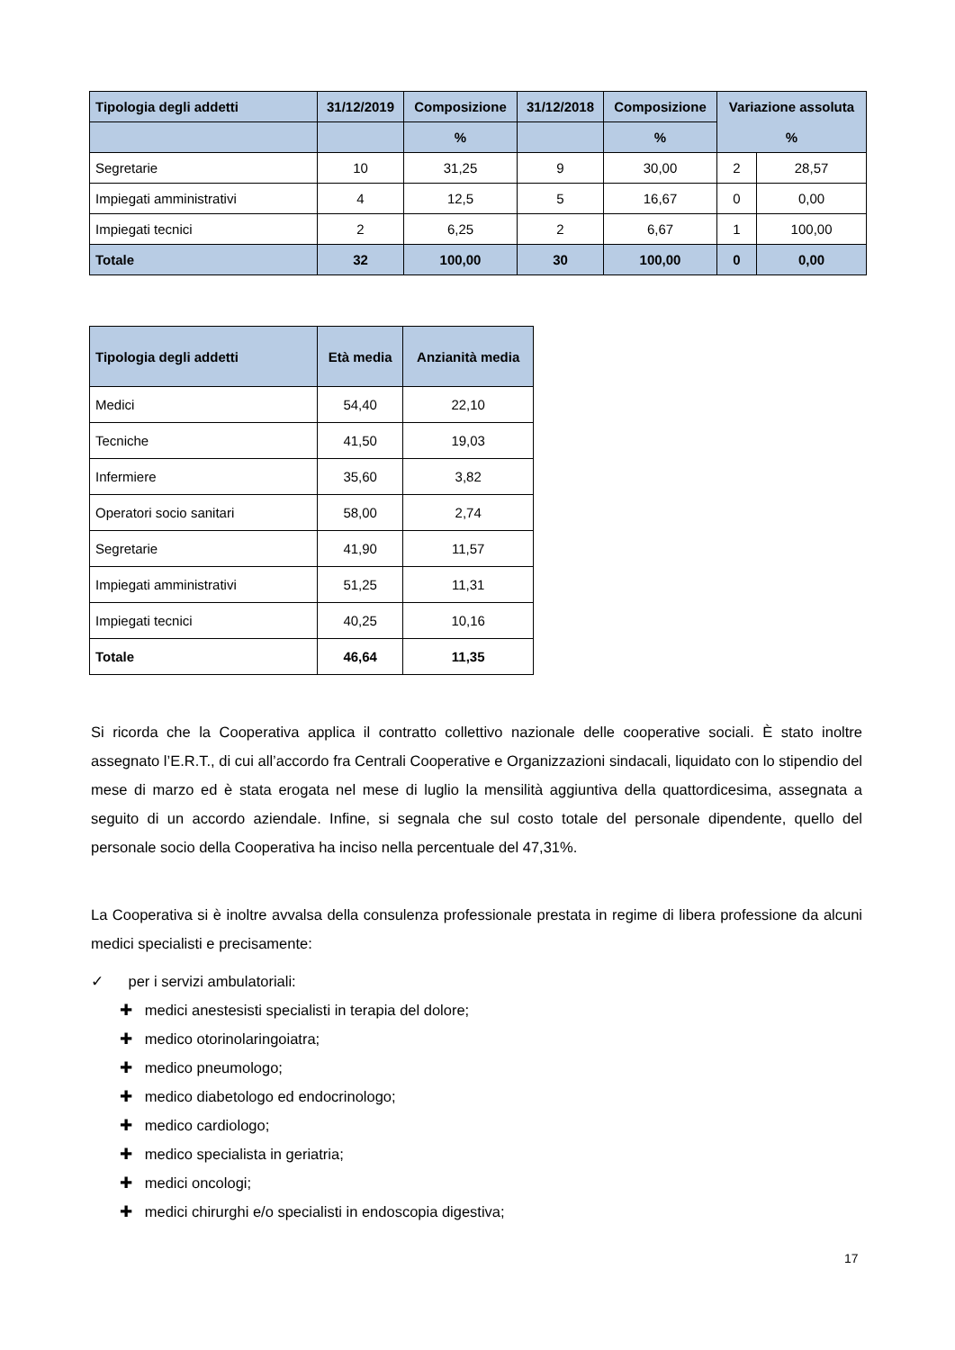| Tipologia degli addetti | 31/12/2019 | Composizione | 31/12/2018 | Composizione | Variazione assoluta % | |
| --- | --- | --- | --- | --- | --- | --- |
| | | % | | % | | |
| Segretarie | 10 | 31,25 | 9 | 30,00 | 2 | 28,57 |
| Impiegati amministrativi | 4 | 12,5 | 5 | 16,67 | 0 | 0,00 |
| Impiegati tecnici | 2 | 6,25 | 2 | 6,67 | 1 | 100,00 |
| Totale | 32 | 100,00 | 30 | 100,00 | 0 | 0,00 |
| Tipologia degli addetti | Età media | Anzianità media |
| --- | --- | --- |
| Medici | 54,40 | 22,10 |
| Tecniche | 41,50 | 19,03 |
| Infermiere | 35,60 | 3,82 |
| Operatori socio sanitari | 58,00 | 2,74 |
| Segretarie | 41,90 | 11,57 |
| Impiegati amministrativi | 51,25 | 11,31 |
| Impiegati tecnici | 40,25 | 10,16 |
| Totale | 46,64 | 11,35 |
Si ricorda che la Cooperativa applica il contratto collettivo nazionale delle cooperative sociali. È stato inoltre assegnato l’E.R.T., di cui all’accordo fra Centrali Cooperative e Organizzazioni sindacali, liquidato con lo stipendio del mese di marzo ed è stata erogata nel mese di luglio la mensilità aggiuntiva della quattordicesima, assegnata a seguito di un accordo aziendale. Infine, si segnala che sul costo totale del personale dipendente, quello del personale socio della Cooperativa ha inciso nella percentuale del 47,31%.
La Cooperativa si è inoltre avvalsa della consulenza professionale prestata in regime di libera professione da alcuni medici specialisti e precisamente:
✓ per i servizi ambulatoriali:
✚ medici anestesisti specialisti in terapia del dolore;
✚ medico otorinolaringoiatra;
✚ medico pneumologo;
✚ medico diabetologo ed endocrinologo;
✚ medico cardiologo;
✚ medico specialista in geriatria;
✚ medici oncologi;
✚ medici chirurghi e/o specialisti in endoscopia digestiva;
17